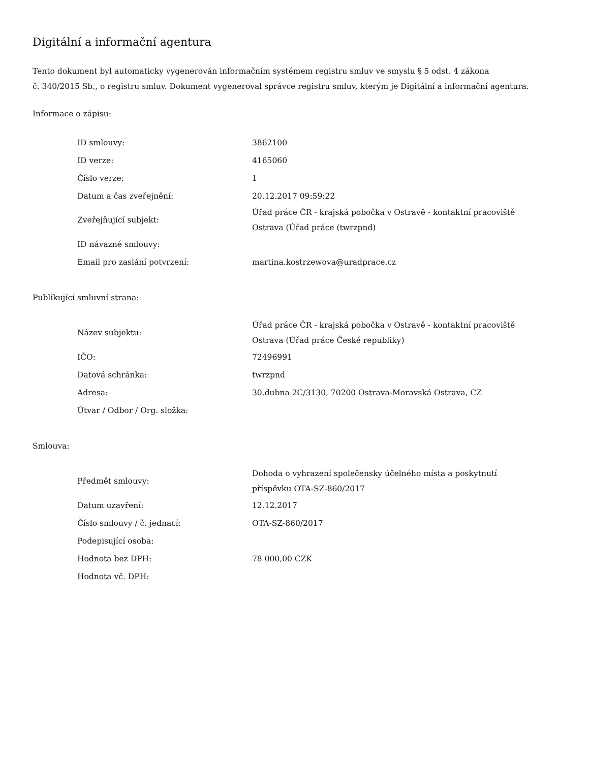Digitální a informační agentura
Tento dokument byl automaticky vygenerován informačním systémem registru smluv ve smyslu § 5 odst. 4 zákona
č. 340/2015 Sb., o registru smluv. Dokument vygeneroval správce registru smluv, kterým je Digitální a informační agentura.
Informace o zápisu:
| ID smlouvy: | 3862100 |
| ID verze: | 4165060 |
| Číslo verze: | 1 |
| Datum a čas zveřejnění: | 20.12.2017 09:59:22 |
| Zveřejňující subjekt: | Úřad práce ČR - krajská pobočka v Ostravě - kontaktní pracoviště Ostrava (Úřad práce (twrzpnd) |
| ID návazné smlouvy: | |
| Email pro zaslání potvrzení: | martina.kostrzewova@uradprace.cz |
Publikující smluvní strana:
| Název subjektu: | Úřad práce ČR - krajská pobočka v Ostravě - kontaktní pracoviště Ostrava (Úřad práce České republiky) |
| IČO: | 72496991 |
| Datová schránka: | twrzpnd |
| Adresa: | 30.dubna 2C/3130, 70200 Ostrava-Moravská Ostrava, CZ |
| Útvar / Odbor / Org. složka: | |
Smlouva:
| Předmět smlouvy: | Dohoda o vyhrazení společensky účelného místa a poskytnutí příspěvku OTA-SZ-860/2017 |
| Datum uzavření: | 12.12.2017 |
| Číslo smlouvy / č. jednací: | OTA-SZ-860/2017 |
| Podepisující osoba: | |
| Hodnota bez DPH: | 78 000,00 CZK |
| Hodnota vč. DPH: | |